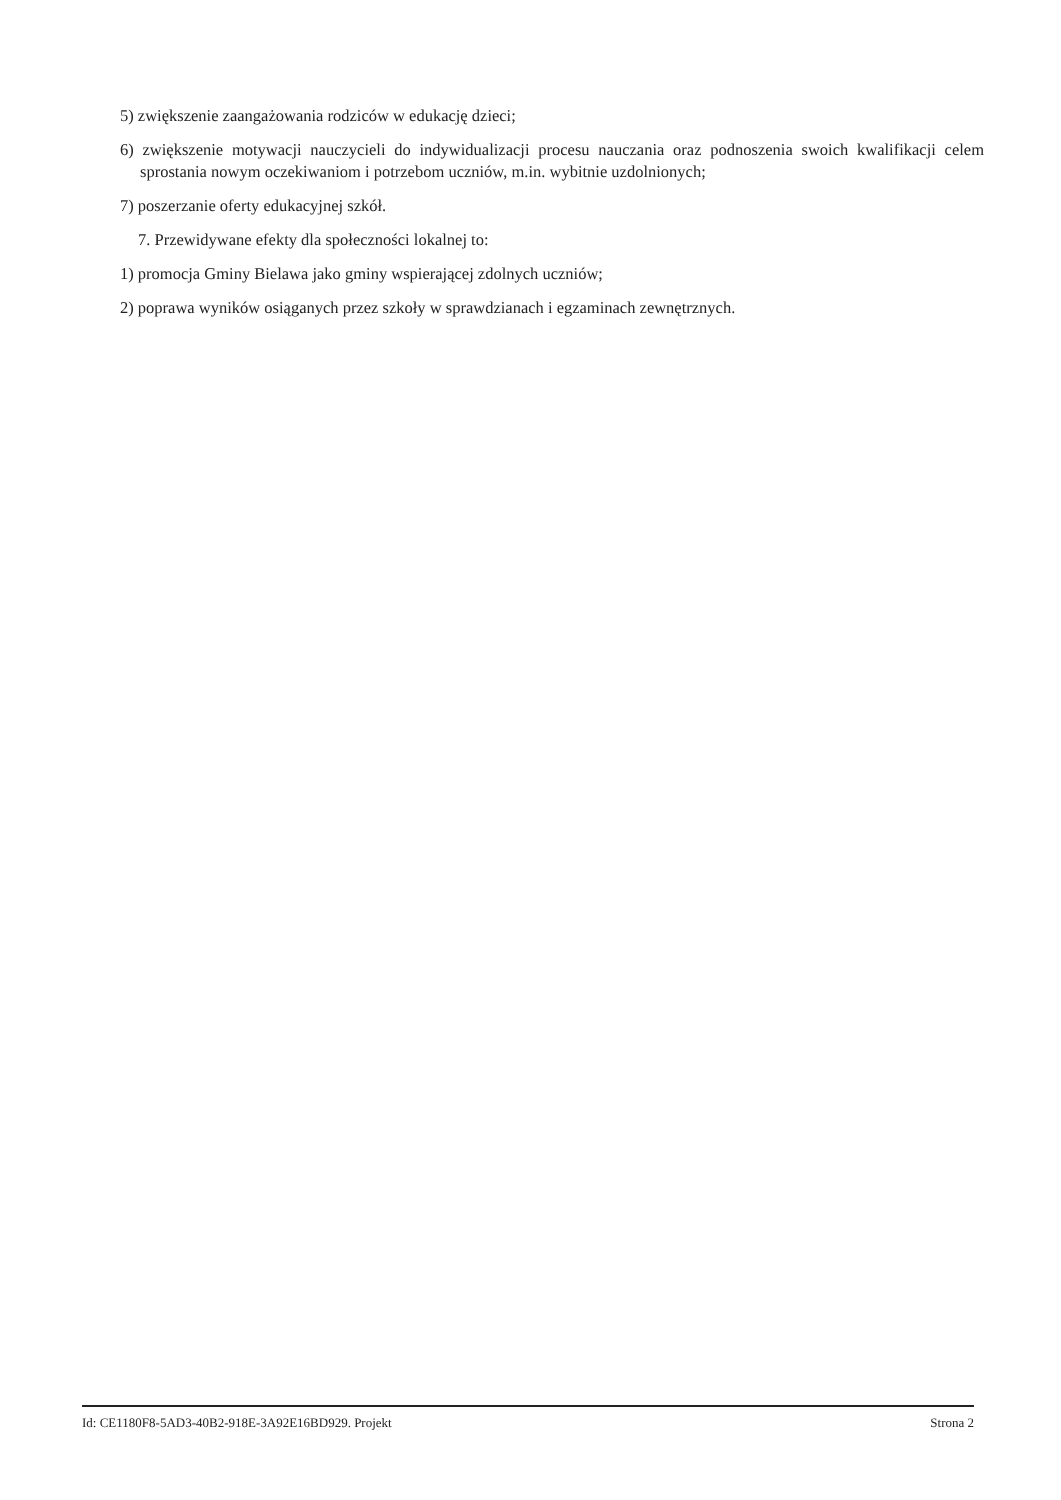5) zwiększenie zaangażowania rodziców w edukację dzieci;
6) zwiększenie motywacji nauczycieli do indywidualizacji procesu nauczania oraz podnoszenia swoich kwalifikacji celem sprostania nowym oczekiwaniom i potrzebom uczniów, m.in. wybitnie uzdolnionych;
7) poszerzanie oferty edukacyjnej szkół.
7. Przewidywane efekty dla społeczności lokalnej to:
1) promocja Gminy Bielawa jako gminy wspierającej zdolnych uczniów;
2) poprawa wyników osiąganych przez szkoły w sprawdzianach i egzaminach zewnętrznych.
Id: CE1180F8-5AD3-40B2-918E-3A92E16BD929. Projekt Strona 2